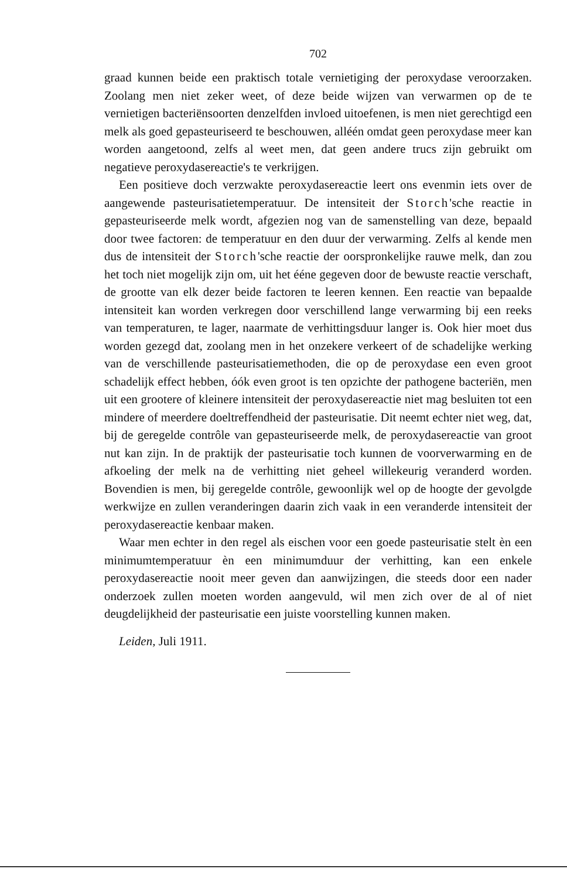702
graad kunnen beide een praktisch totale vernietiging der peroxydase veroorzaken. Zoolang men niet zeker weet, of deze beide wijzen van verwarmen op de te vernietigen bacteriënsoorten denzelfden invloed uitoefenen, is men niet gerechtigd een melk als goed gepasteuriseerd te beschouwen, alléén omdat geen peroxydase meer kan worden aangetoond, zelfs al weet men, dat geen andere trucs zijn gebruikt om negatieve peroxydasereactie's te verkrijgen.
Een positieve doch verzwakte peroxydasereactie leert ons evenmin iets over de aangewende pasteurisatietemperatuur. De intensiteit der Storch'sche reactie in gepasteuriseerde melk wordt, afgezien nog van de samenstelling van deze, bepaald door twee factoren: de temperatuur en den duur der verwarming. Zelfs al kende men dus de intensiteit der Storch'sche reactie der oorspronkelijke rauwe melk, dan zou het toch niet mogelijk zijn om, uit het ééne gegeven door de bewuste reactie verschaft, de grootte van elk dezer beide factoren te leeren kennen. Een reactie van bepaalde intensiteit kan worden verkregen door verschillend lange verwarming bij een reeks van temperaturen, te lager, naarmate de verhittingsduur langer is. Ook hier moet dus worden gezegd dat, zoolang men in het onzekere verkeert of de schadelijke werking van de verschillende pasteurisatiemethoden, die op de peroxydase een even groot schadelijk effect hebben, óók even groot is ten opzichte der pathogene bacteriën, men uit een grootere of kleinere intensiteit der peroxydasereactie niet mag besluiten tot een mindere of meerdere doeltreffendheid der pasteurisatie. Dit neemt echter niet weg, dat, bij de geregelde contrôle van gepasteuriseerde melk, de peroxydasereactie van groot nut kan zijn. In de praktijk der pasteurisatie toch kunnen de voorverwarming en de afkoeling der melk na de verhitting niet geheel willekeurig veranderd worden. Bovendien is men, bij geregelde contrôle, gewoonlijk wel op de hoogte der gevolgde werkwijze en zullen veranderingen daarin zich vaak in een veranderde intensiteit der peroxydasereactie kenbaar maken.
Waar men echter in den regel als eischen voor een goede pasteurisatie stelt èn een minimumtemperatuur èn een minimumduur der verhitting, kan een enkele peroxydasereactie nooit meer geven dan aanwijzingen, die steeds door een nader onderzoek zullen moeten worden aangevuld, wil men zich over de al of niet deugdelijkheid der pasteurisatie een juiste voorstelling kunnen maken.
Leiden, Juli 1911.